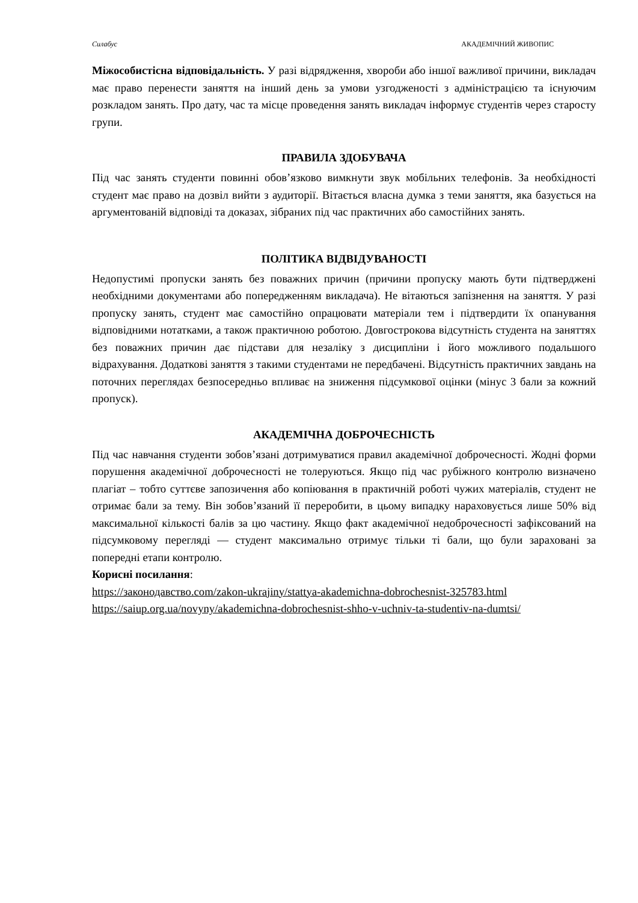Силабус АКАДЕМІЧНИЙ ЖИВОПИС
Міжособистісна відповідальність. У разі відрядження, хвороби або іншої важливої причини, викладач має право перенести заняття на інший день за умови узгодженості з адміністрацією та існуючим розкладом занять. Про дату, час та місце проведення занять викладач інформує студентів через старосту групи.
ПРАВИЛА ЗДОБУВАЧА
Під час занять студенти повинні обов’язково вимкнути звук мобільних телефонів. За необхідності студент має право на дозвіл вийти з аудиторії. Вітається власна думка з теми заняття, яка базується на аргументованій відповіді та доказах, зібраних під час практичних або самостійних занять.
ПОЛІТИКА ВІДВІДУВАНОСТІ
Недопустимі пропуски занять без поважних причин (причини пропуску мають бути підтверджені необхідними документами або попередженням викладача). Не вітаються запізнення на заняття. У разі пропуску занять, студент має самостійно опрацювати матеріали тем і підтвердити їх опанування відповідними нотатками, а також практичною роботою. Довгострокова відсутність студента на заняттях без поважних причин дає підстави для незаліку з дисципліни і його можливого подальшого відрахування. Додаткові заняття з такими студентами не передбачені. Відсутність практичних завдань на поточних переглядах безпосередньо впливає на зниження підсумкової оцінки (мінус 3 бали за кожний пропуск).
АКАДЕМІЧНА ДОБРОЧЕСНІСТЬ
Під час навчання студенти зобов’язані дотримуватися правил академічної доброчесності. Жодні форми порушення академічної доброчесності не толеруються. Якщо під час рубіжного контролю визначено плагіат – тобто суттєве запозичення або копіювання в практичній роботі чужих матеріалів, студент не отримає бали за тему. Він зобов’язаний її переробити, в цьому випадку нараховується лише 50% від максимальної кількості балів за цю частину. Якщо факт академічної недоброчесності зафіксований на підсумковому перегляді — студент максимально отримує тільки ті бали, що були зараховані за попередні етапи контролю.
Корисні посилання:
https://законодавство.com/zakon-ukrajiny/stattya-akademichna-dobrochesnist-325783.html
https://saiup.org.ua/novyny/akademichna-dobrochesnist-shho-v-uchniv-ta-studentiv-na-dumtsi/